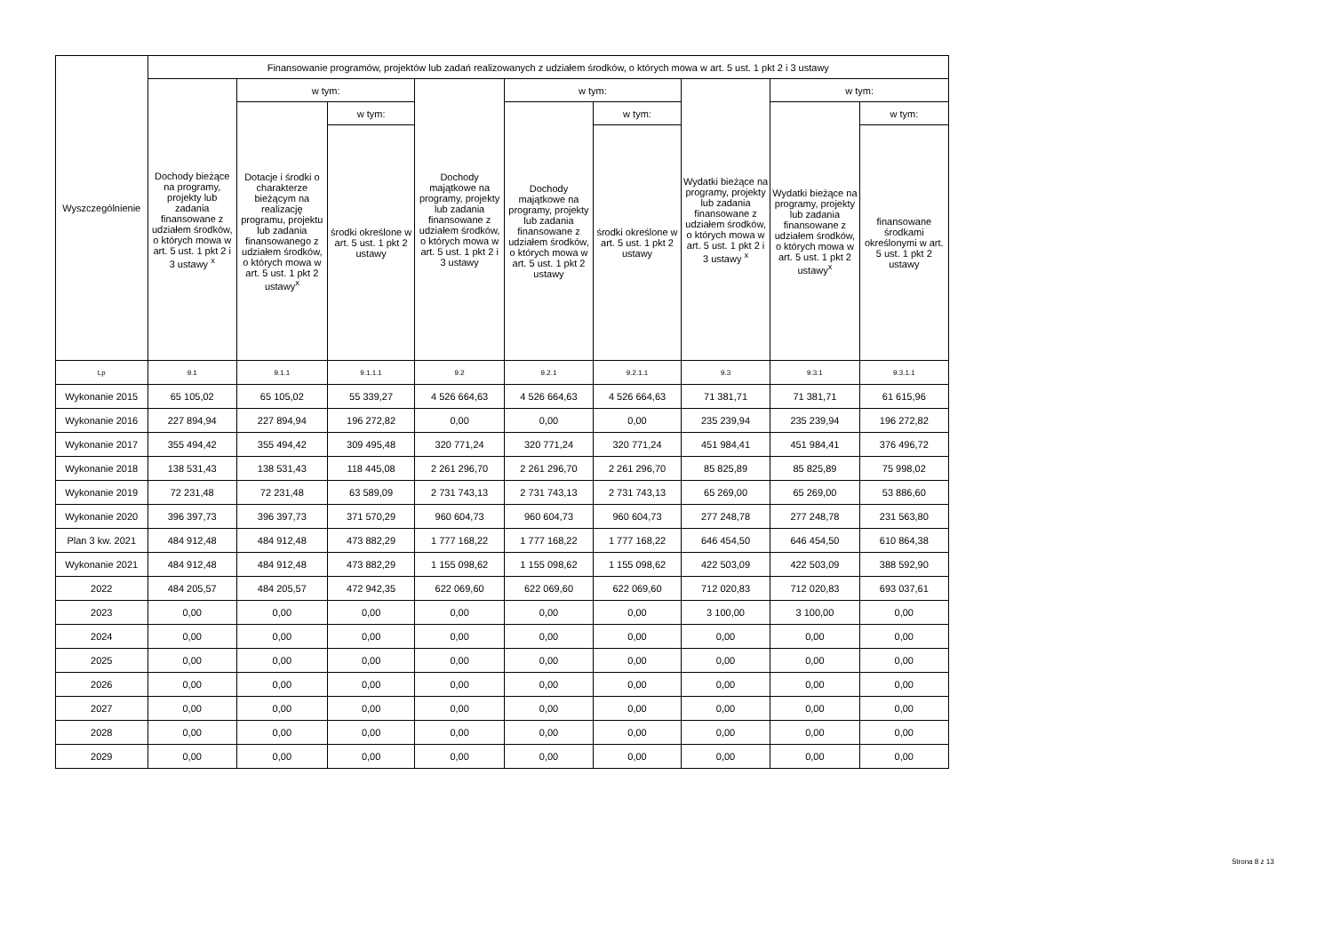| Wyszczególnienie | Finansowanie programów, projektów lub zadań realizowanych z udziałem środków, o których mowa w art. 5 ust. 1 pkt 2 i 3 ustawy | | | | | | | | |
| --- | --- | --- | --- | --- | --- | --- | --- | --- | --- |
| | Dochody bieżące na programy, projekty lub zadania finansowane z udziałem środków, o których mowa w art. 5 ust. 1 pkt 2 i 3 ustawy <sup>x</sup> | w tym: | | Dochody majątkowe na programy, projekty lub zadania finansowane z udziałem środków, o których mowa w art. 5 ust. 1 pkt 2 i 3 ustawy | w tym: | | Wydatki bieżące na programy, projekty lub zadania finansowane z udziałem środków, o których mowa w art. 5 ust. 1 pkt 2 i 3 ustawy <sup>x</sup> | w tym: | |
| | | Dotacje i środki o charakterze bieżącym na realizację programu, projektu lub zadania finansowanego z udziałem środków, o których mowa w art. 5 ust. 1 pkt 2 ustawy<sup>x</sup> | w tym: | | Dochody majątkowe na programy, projekty lub zadania finansowane z udziałem środków, o których mowa w art. 5 ust. 1 pkt 2 ustawy | w tym: | | Wydatki bieżące na programy, projekty lub zadania finansowane z udziałem środków, o których mowa w art. 5 ust. 1 pkt 2 ustawy<sup>x</sup> | w tym: |
| | | | środki określone w art. 5 ust. 1 pkt 2 ustawy | | | środki określone w art. 5 ust. 1 pkt 2 ustawy | | | finansowane środkami określonymi w art. 5 ust. 1 pkt 2 ustawy |
| Lp | 9.1 | 9.1.1 | 9.1.1.1 | 9.2 | 9.2.1 | 9.2.1.1 | 9.3 | 9.3.1 | 9.3.1.1 |
| Wykonanie 2015 | 65 105,02 | 65 105,02 | 55 339,27 | 4 526 664,63 | 4 526 664,63 | 4 526 664,63 | 71 381,71 | 71 381,71 | 61 615,96 |
| Wykonanie 2016 | 227 894,94 | 227 894,94 | 196 272,82 | 0,00 | 0,00 | 0,00 | 235 239,94 | 235 239,94 | 196 272,82 |
| Wykonanie 2017 | 355 494,42 | 355 494,42 | 309 495,48 | 320 771,24 | 320 771,24 | 320 771,24 | 451 984,41 | 451 984,41 | 376 496,72 |
| Wykonanie 2018 | 138 531,43 | 138 531,43 | 118 445,08 | 2 261 296,70 | 2 261 296,70 | 2 261 296,70 | 85 825,89 | 85 825,89 | 75 998,02 |
| Wykonanie 2019 | 72 231,48 | 72 231,48 | 63 589,09 | 2 731 743,13 | 2 731 743,13 | 2 731 743,13 | 65 269,00 | 65 269,00 | 53 886,60 |
| Wykonanie 2020 | 396 397,73 | 396 397,73 | 371 570,29 | 960 604,73 | 960 604,73 | 960 604,73 | 277 248,78 | 277 248,78 | 231 563,80 |
| Plan 3 kw. 2021 | 484 912,48 | 484 912,48 | 473 882,29 | 1 777 168,22 | 1 777 168,22 | 1 777 168,22 | 646 454,50 | 646 454,50 | 610 864,38 |
| Wykonanie 2021 | 484 912,48 | 484 912,48 | 473 882,29 | 1 155 098,62 | 1 155 098,62 | 1 155 098,62 | 422 503,09 | 422 503,09 | 388 592,90 |
| 2022 | 484 205,57 | 484 205,57 | 472 942,35 | 622 069,60 | 622 069,60 | 622 069,60 | 712 020,83 | 712 020,83 | 693 037,61 |
| 2023 | 0,00 | 0,00 | 0,00 | 0,00 | 0,00 | 0,00 | 3 100,00 | 3 100,00 | 0,00 |
| 2024 | 0,00 | 0,00 | 0,00 | 0,00 | 0,00 | 0,00 | 0,00 | 0,00 | 0,00 |
| 2025 | 0,00 | 0,00 | 0,00 | 0,00 | 0,00 | 0,00 | 0,00 | 0,00 | 0,00 |
| 2026 | 0,00 | 0,00 | 0,00 | 0,00 | 0,00 | 0,00 | 0,00 | 0,00 | 0,00 |
| 2027 | 0,00 | 0,00 | 0,00 | 0,00 | 0,00 | 0,00 | 0,00 | 0,00 | 0,00 |
| 2028 | 0,00 | 0,00 | 0,00 | 0,00 | 0,00 | 0,00 | 0,00 | 0,00 | 0,00 |
| 2029 | 0,00 | 0,00 | 0,00 | 0,00 | 0,00 | 0,00 | 0,00 | 0,00 | 0,00 |
Strona 8 z 13